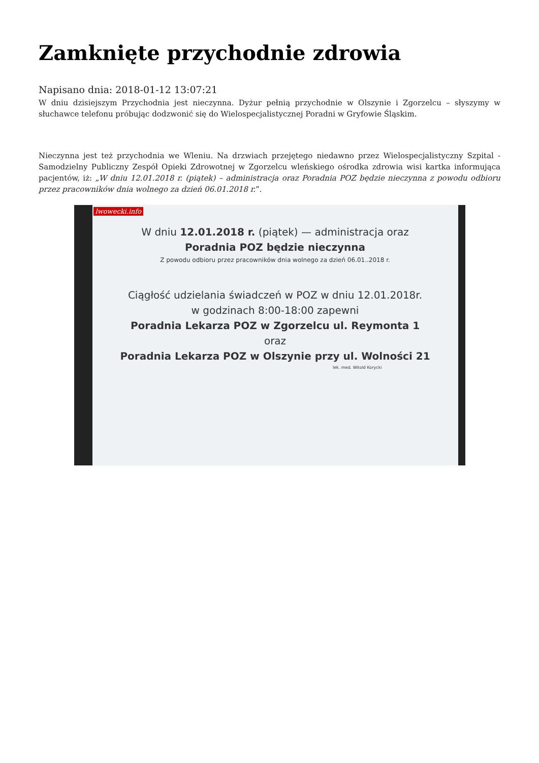Zamknięte przychodnie zdrowia
Napisano dnia: 2018-01-12 13:07:21
W dniu dzisiejszym Przychodnia jest nieczynna. Dyżur pełnią przychodnie w Olszynie i Zgorzelcu – słyszymy w słuchawce telefonu próbując dodzwonić się do Wielospecjalistycznej Poradni w Gryfowie Śląskim.
Nieczynna jest też przychodnia we Wleniu. Na drzwiach przejętego niedawno przez Wielospecjalistyczny Szpital - Samodzielny Publiczny Zespół Opieki Zdrowotnej w Zgorzelcu wleńskiego ośrodka zdrowia wisi kartka informująca pacjentów, iż: „W dniu 12.01.2018 r. (piątek) – administracja oraz Poradnia POZ będzie nieczynna z powodu odbioru przez pracowników dnia wolnego za dzień 06.01.2018 r.”.
lwowecki.info
W dniu 12.01.2018 r. (piątek) — administracja oraz
Poradnia POZ będzie nieczynna
Z powodu odbioru przez pracowników dnia wolnego za dzień 06.01..2018 r.
Ciągłość udzielania świadczeń w POZ w dniu 12.01.2018r.
w godzinach 8:00-18:00 zapewni
Poradnia Lekarza POZ w Zgorzelcu ul. Reymonta 1
oraz
Poradnia Lekarza POZ w Olszynie przy ul. Wolności 21
lek. med. Witold Korycki